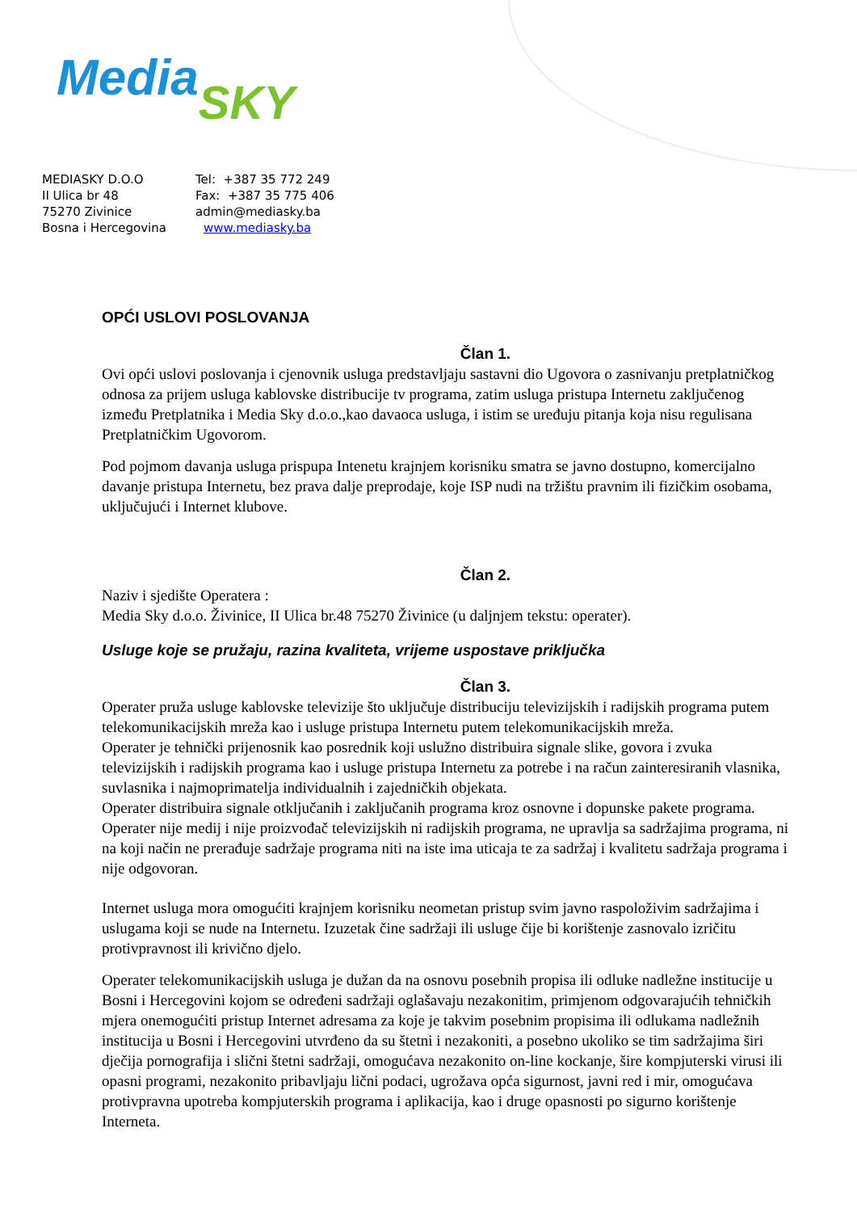Media SKY
MEDIASKY D.O.O
Tel: +387 35 772 249
II Ulica br 48
Fax: +387 35 775 406
75270 Zivinice
admin@mediasky.ba
Bosna i Hercegovina
www.mediasky.ba
OPĆI USLOVI POSLOVANJA
Član 1.
Ovi opći uslovi poslovanja i cjenovnik usluga predstavljaju sastavni dio Ugovora o zasnivanju pretplatničkog odnosa za prijem usluga kablovske distribucije tv programa, zatim usluga pristupa Internetu zaključenog između Pretplatnika i Media Sky d.o.o.,kao davaoca usluga, i istim se uređuju pitanja koja nisu regulisana Pretplatničkim Ugovorom.
Pod pojmom davanja usluga prispupa Intenetu krajnjem korisniku smatra se javno dostupno, komercijalno davanje pristupa Internetu, bez prava dalje preprodaje, koje ISP nudi na tržištu pravnim ili fizičkim osobama, uključujući i Internet klubove.
Član 2.
Naziv i sjedište Operatera :
Media Sky d.o.o. Živinice, II Ulica br.48 75270 Živinice (u daljnjem tekstu: operater).
Usluge koje se pružaju, razina kvaliteta, vrijeme uspostave priključka
Član 3.
Operater pruža usluge kablovske televizije što uključuje distribuciju televizijskih i radijskih programa putem telekomunikacijskih mreža kao i usluge pristupa Internetu putem telekomunikacijskih mreža.
Operater je tehnički prijenosnik kao posrednik koji uslužno distribuira signale slike, govora i zvuka televizijskih i radijskih programa kao i usluge pristupa Internetu za potrebe i na račun zainteresiranih vlasnika, suvlasnika i najmoprimatelja individualnih i zajedničkih objekata.
Operater distribuira signale otključanih i zaključanih programa kroz osnovne i dopunske pakete programa.
Operater nije medij i nije proizvođač televizijskih ni radijskih programa, ne upravlja sa sadržajima programa, ni na koji način ne prerađuje sadržaje programa niti na iste ima uticaja te za sadržaj i kvalitetu sadržaja programa i nije odgovoran.
Internet usluga mora omogućiti krajnjem korisniku neometan pristup svim javno raspoloživim sadržajima i uslugama koji se nude na Internetu. Izuzetak čine sadržaji ili usluge čije bi korištenje zasnovalo izričitu protivpravnost ili krivično djelo.
Operater telekomunikacijskih usluga je dužan da na osnovu posebnih propisa ili odluke nadležne institucije u Bosni i Hercegovini kojom se određeni sadržaji oglašavaju nezakonitim, primjenom odgovarajućih tehničkih mjera onemogućiti pristup Internet adresama za koje je takvim posebnim propisima ili odlukama nadležnih institucija u Bosni i Hercegovini utvrđeno da su štetni i nezakoniti, a posebno ukoliko se tim sadržajima širi dječija pornografija i slični štetni sadržaji, omogućava nezakonito on-line kockanje, šire kompjuterski virusi ili opasni programi, nezakonito pribavljaju lični podaci, ugrožava opća sigurnost, javni red i mir, omogućava protivpravna upotreba kompjuterskih programa i aplikacija, kao i druge opasnosti po sigurno korištenje Interneta.